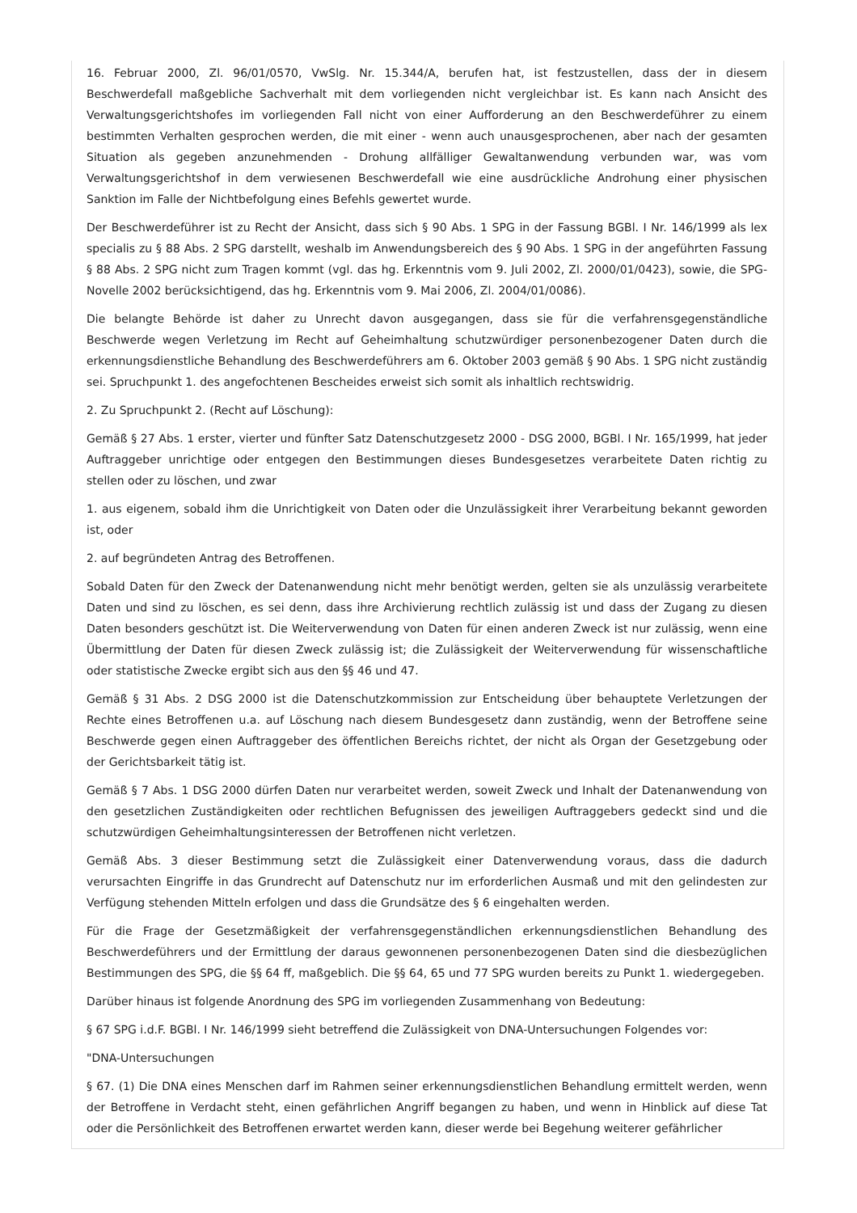16. Februar 2000, Zl. 96/01/0570, VwSlg. Nr. 15.344/A, berufen hat, ist festzustellen, dass der in diesem Beschwerdefall maßgebliche Sachverhalt mit dem vorliegenden nicht vergleichbar ist. Es kann nach Ansicht des Verwaltungsgerichtshofes im vorliegenden Fall nicht von einer Aufforderung an den Beschwerdeführer zu einem bestimmten Verhalten gesprochen werden, die mit einer - wenn auch unausgesprochenen, aber nach der gesamten Situation als gegeben anzunehmenden - Drohung allfälliger Gewaltanwendung verbunden war, was vom Verwaltungsgerichtshof in dem verwiesenen Beschwerdefall wie eine ausdrückliche Androhung einer physischen Sanktion im Falle der Nichtbefolgung eines Befehls gewertet wurde.
Der Beschwerdeführer ist zu Recht der Ansicht, dass sich § 90 Abs. 1 SPG in der Fassung BGBl. I Nr. 146/1999 als lex specialis zu § 88 Abs. 2 SPG darstellt, weshalb im Anwendungsbereich des § 90 Abs. 1 SPG in der angeführten Fassung § 88 Abs. 2 SPG nicht zum Tragen kommt (vgl. das hg. Erkenntnis vom 9. Juli 2002, Zl. 2000/01/0423), sowie, die SPG-Novelle 2002 berücksichtigend, das hg. Erkenntnis vom 9. Mai 2006, Zl. 2004/01/0086).
Die belangte Behörde ist daher zu Unrecht davon ausgegangen, dass sie für die verfahrensgegenständliche Beschwerde wegen Verletzung im Recht auf Geheimhaltung schutzwürdiger personenbezogener Daten durch die erkennungsdienstliche Behandlung des Beschwerdeführers am 6. Oktober 2003 gemäß § 90 Abs. 1 SPG nicht zuständig sei. Spruchpunkt 1. des angefochtenen Bescheides erweist sich somit als inhaltlich rechtswidrig.
2. Zu Spruchpunkt 2. (Recht auf Löschung):
Gemäß § 27 Abs. 1 erster, vierter und fünfter Satz Datenschutzgesetz 2000 - DSG 2000, BGBl. I Nr. 165/1999, hat jeder Auftraggeber unrichtige oder entgegen den Bestimmungen dieses Bundesgesetzes verarbeitete Daten richtig zu stellen oder zu löschen, und zwar
1. aus eigenem, sobald ihm die Unrichtigkeit von Daten oder die Unzulässigkeit ihrer Verarbeitung bekannt geworden ist, oder
2. auf begründeten Antrag des Betroffenen.
Sobald Daten für den Zweck der Datenanwendung nicht mehr benötigt werden, gelten sie als unzulässig verarbeitete Daten und sind zu löschen, es sei denn, dass ihre Archivierung rechtlich zulässig ist und dass der Zugang zu diesen Daten besonders geschützt ist. Die Weiterverwendung von Daten für einen anderen Zweck ist nur zulässig, wenn eine Übermittlung der Daten für diesen Zweck zulässig ist; die Zulässigkeit der Weiterverwendung für wissenschaftliche oder statistische Zwecke ergibt sich aus den §§ 46 und 47.
Gemäß § 31 Abs. 2 DSG 2000 ist die Datenschutzkommission zur Entscheidung über behauptete Verletzungen der Rechte eines Betroffenen u.a. auf Löschung nach diesem Bundesgesetz dann zuständig, wenn der Betroffene seine Beschwerde gegen einen Auftraggeber des öffentlichen Bereichs richtet, der nicht als Organ der Gesetzgebung oder der Gerichtsbarkeit tätig ist.
Gemäß § 7 Abs. 1 DSG 2000 dürfen Daten nur verarbeitet werden, soweit Zweck und Inhalt der Datenanwendung von den gesetzlichen Zuständigkeiten oder rechtlichen Befugnissen des jeweiligen Auftraggebers gedeckt sind und die schutzwürdigen Geheimhaltungsinteressen der Betroffenen nicht verletzen.
Gemäß Abs. 3 dieser Bestimmung setzt die Zulässigkeit einer Datenverwendung voraus, dass die dadurch verursachten Eingriffe in das Grundrecht auf Datenschutz nur im erforderlichen Ausmaß und mit den gelindesten zur Verfügung stehenden Mitteln erfolgen und dass die Grundsätze des § 6 eingehalten werden.
Für die Frage der Gesetzmäßigkeit der verfahrensgegenständlichen erkennungsdienstlichen Behandlung des Beschwerdeführers und der Ermittlung der daraus gewonnenen personenbezogenen Daten sind die diesbezüglichen Bestimmungen des SPG, die §§ 64 ff, maßgeblich. Die §§ 64, 65 und 77 SPG wurden bereits zu Punkt 1. wiedergegeben.
Darüber hinaus ist folgende Anordnung des SPG im vorliegenden Zusammenhang von Bedeutung:
§ 67 SPG i.d.F. BGBl. I Nr. 146/1999 sieht betreffend die Zulässigkeit von DNA-Untersuchungen Folgendes vor:
"DNA-Untersuchungen
§ 67. (1) Die DNA eines Menschen darf im Rahmen seiner erkennungsdienstlichen Behandlung ermittelt werden, wenn der Betroffene in Verdacht steht, einen gefährlichen Angriff begangen zu haben, und wenn in Hinblick auf diese Tat oder die Persönlichkeit des Betroffenen erwartet werden kann, dieser werde bei Begehung weiterer gefährlicher